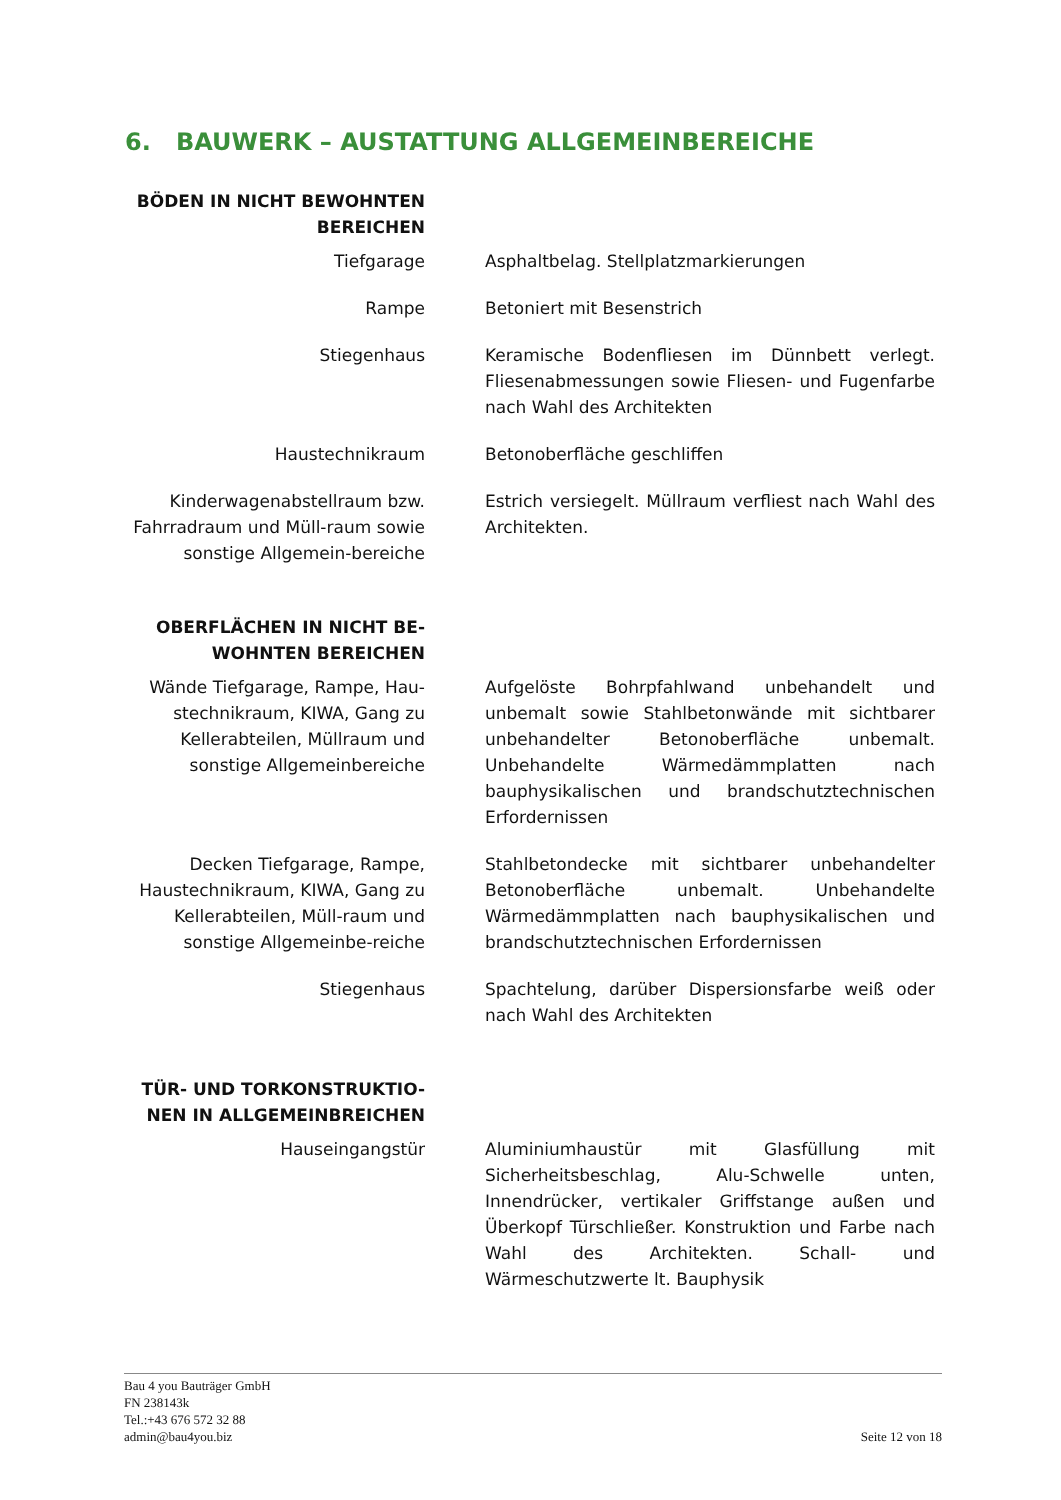6. BAUWERK – AUSTATTUNG ALLGEMEINBEREICHE
BÖDEN IN NICHT BEWOHNTEN BEREICHEN
Tiefgarage Asphaltbelag. Stellplatzmarkierungen
Rampe Betoniert mit Besenstrich
Stiegenhaus Keramische Bodenfliesen im Dünnbett verlegt. Fliesenabmessungen sowie Fliesen- und Fugenfarbe nach Wahl des Architekten
Haustechnikraum Betonoberfläche geschliffen
Kinderwagenabstellraum bzw. Fahrradraum und Müll-raum sowie sonstige Allgemein-bereiche
Estrich versiegelt. Müllraum verfliest nach Wahl des Architekten.
OBERFLÄCHEN IN NICHT BE-WOHNTEN BEREICHEN
Wände Tiefgarage, Rampe, Hau-stechnikraum, KIWA, Gang zu Kellerabteilen, Müllraum und sonstige Allgemeinbereiche
Aufgelöste Bohrpfahlwand unbehandelt und unbemalt sowie Stahlbetonwände mit sichtbarer unbehandelter Betonoberfläche unbemalt. Unbehandelte Wärmedämmplatten nach bauphysikalischen und brandschutztechnischen Erfordernissen
Decken Tiefgarage, Rampe, Haustechnikraum, KIWA, Gang zu Kellerabteilen, Müll-raum und sonstige Allgemeinbe-reiche
Stahlbetondecke mit sichtbarer unbehandelter Betonoberfläche unbemalt. Unbehandelte Wärmedämmplatten nach bauphysikalischen und brandschutztechnischen Erfordernissen
Stiegenhaus Spachtelung, darüber Dispersionsfarbe weiß oder nach Wahl des Architekten
TÜR- UND TORKONSTRUKTIO-NEN IN ALLGEMEINBREICHEN
Hauseingangstür Aluminiumhaustür mit Glasfüllung mit Sicherheitsbeschlag, Alu-Schwelle unten, Innendrücker, vertikaler Griffstange außen und Überkopf Türschließer. Konstruktion und Farbe nach Wahl des Architekten. Schall- und Wärmeschutzwerte lt. Bauphysik
Bau 4 you Bauträger GmbH
FN 238143k
Tel.:+43 676 572 32 88
admin@bau4you.biz
Seite 12 von 18